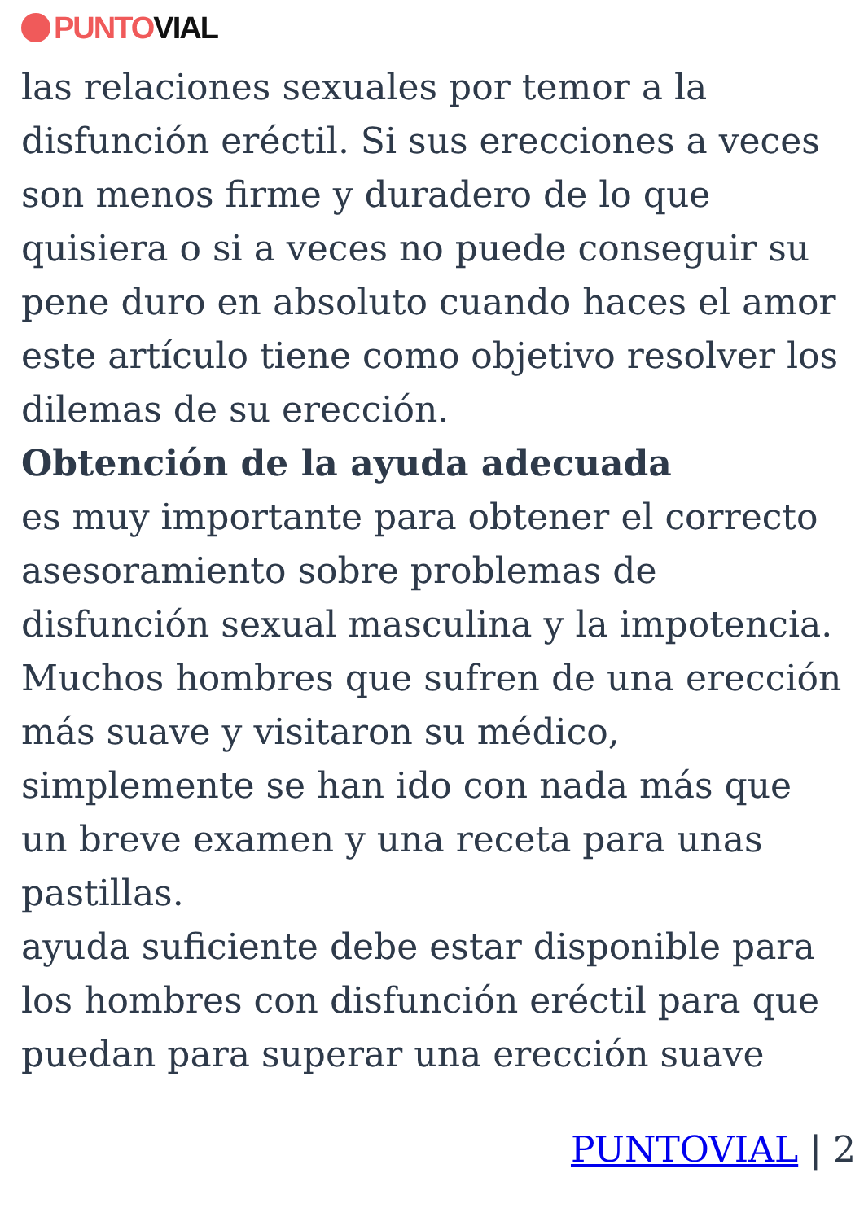PUNTO VIAL
las relaciones sexuales por temor a la disfunción eréctil. Si sus erecciones a veces son menos firme y duradero de lo que quisiera o si a veces no puede conseguir su pene duro en absoluto cuando haces el amor este artículo tiene como objetivo resolver los dilemas de su erección.
Obtención de la ayuda adecuada
es muy importante para obtener el correcto asesoramiento sobre problemas de disfunción sexual masculina y la impotencia. Muchos hombres que sufren de una erección más suave y visitaron su médico, simplemente se han ido con nada más que un breve examen y una receta para unas pastillas.
ayuda suficiente debe estar disponible para los hombres con disfunción eréctil para que puedan para superar una erección suave
PUNTOVIAL | 2